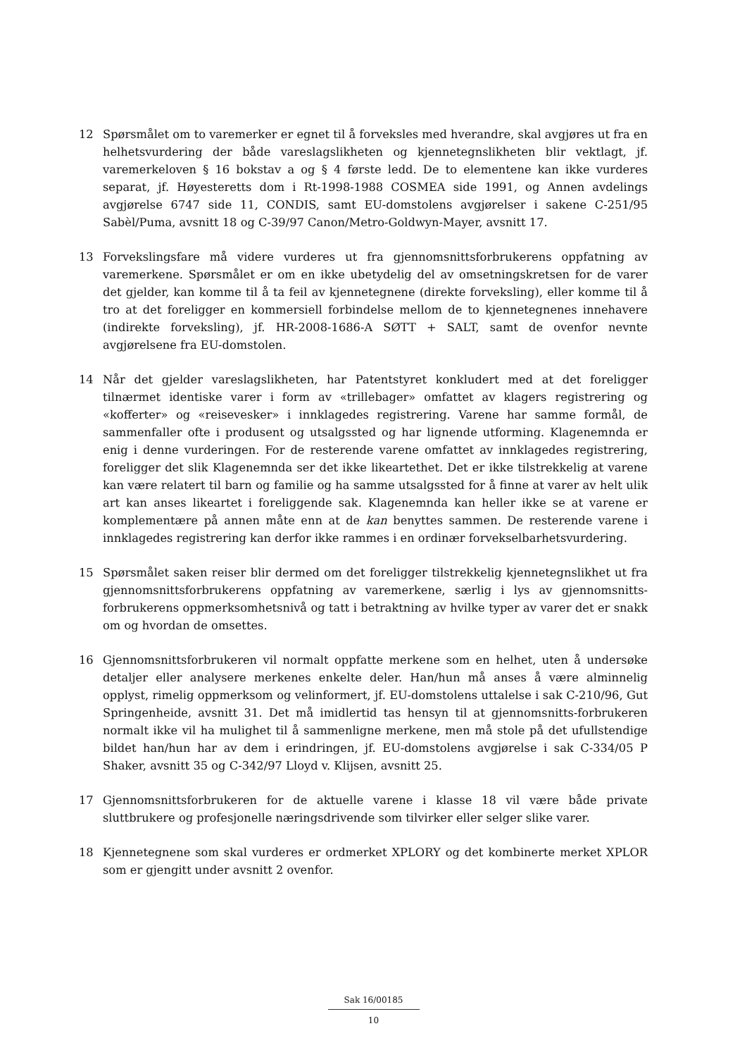12 Spørsmålet om to varemerker er egnet til å forveksles med hverandre, skal avgjøres ut fra en helhetsvurdering der både vareslagslikheten og kjennetegnslikheten blir vektlagt, jf. varemerkeloven § 16 bokstav a og § 4 første ledd. De to elementene kan ikke vurderes separat, jf. Høyesteretts dom i Rt-1998-1988 COSMEA side 1991, og Annen avdelings avgjørelse 6747 side 11, CONDIS, samt EU-domstolens avgjørelser i sakene C-251/95 Sabèl/Puma, avsnitt 18 og C-39/97 Canon/Metro-Goldwyn-Mayer, avsnitt 17.
13 Forvekslingsfare må videre vurderes ut fra gjennomsnittsforbrukerens oppfatning av varemerkene. Spørsmålet er om en ikke ubetydelig del av omsetningskretsen for de varer det gjelder, kan komme til å ta feil av kjennetegnene (direkte forveksling), eller komme til å tro at det foreligger en kommersiell forbindelse mellom de to kjennetegnenes innehavere (indirekte forveksling), jf. HR-2008-1686-A SØTT + SALT, samt de ovenfor nevnte avgjørelsene fra EU-domstolen.
14 Når det gjelder vareslagslikheten, har Patentstyret konkludert med at det foreligger tilnærmet identiske varer i form av «trillebager» omfattet av klagers registrering og «kofferter» og «reisevesker» i innklagedes registrering. Varene har samme formål, de sammenfaller ofte i produsent og utsalgssted og har lignende utforming. Klagenemnda er enig i denne vurderingen. For de resterende varene omfattet av innklagedes registrering, foreligger det slik Klagenemnda ser det ikke likeartethet. Det er ikke tilstrekkelig at varene kan være relatert til barn og familie og ha samme utsalgssted for å finne at varer av helt ulik art kan anses likeartet i foreliggende sak. Klagenemnda kan heller ikke se at varene er komplementære på annen måte enn at de kan benyttes sammen. De resterende varene i innklagedes registrering kan derfor ikke rammes i en ordinær forvekselbarhetsvurdering.
15 Spørsmålet saken reiser blir dermed om det foreligger tilstrekkelig kjennetegnslikhet ut fra gjennomsnittsforbrukerens oppfatning av varemerkene, særlig i lys av gjennomsnitts-forbrukerens oppmerksomhetsnivå og tatt i betraktning av hvilke typer av varer det er snakk om og hvordan de omsettes.
16 Gjennomsnittsforbrukeren vil normalt oppfatte merkene som en helhet, uten å undersøke detaljer eller analysere merkenes enkelte deler. Han/hun må anses å være alminnelig opplyst, rimelig oppmerksom og velinformert, jf. EU-domstolens uttalelse i sak C-210/96, Gut Springenheide, avsnitt 31. Det må imidlertid tas hensyn til at gjennomsnitts-forbrukeren normalt ikke vil ha mulighet til å sammenligne merkene, men må stole på det ufullstendige bildet han/hun har av dem i erindringen, jf. EU-domstolens avgjørelse i sak C-334/05 P Shaker, avsnitt 35 og C-342/97 Lloyd v. Klijsen, avsnitt 25.
17 Gjennomsnittsforbrukeren for de aktuelle varene i klasse 18 vil være både private sluttbrukere og profesjonelle næringsdrivende som tilvirker eller selger slike varer.
18 Kjennetegnene som skal vurderes er ordmerket XPLORY og det kombinerte merket XPLOR som er gjengitt under avsnitt 2 ovenfor.
Sak 16/00185
10